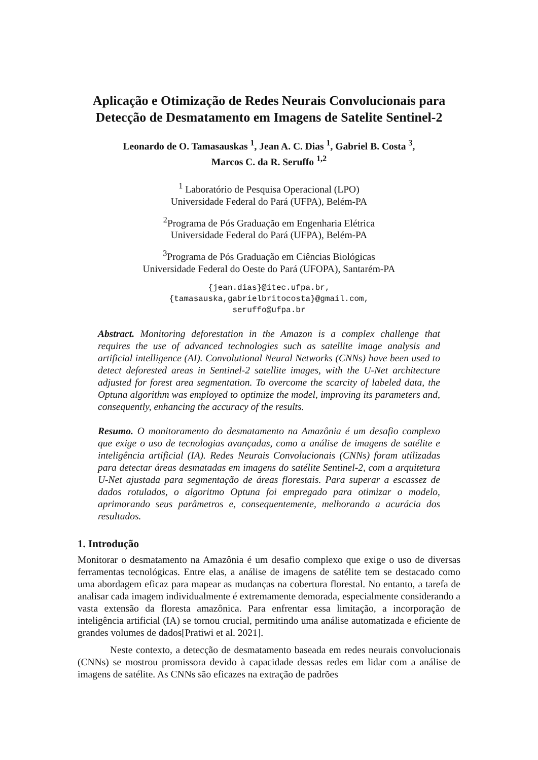Aplicação e Otimização de Redes Neurais Convolucionais para Detecção de Desmatamento em Imagens de Satelite Sentinel-2
Leonardo de O. Tamasauskas <sup>1</sup>, Jean A. C. Dias <sup>1</sup>, Gabriel B. Costa <sup>3</sup>,
Marcos C. da R. Seruffo <sup>1,2</sup>
<sup>1</sup> Laboratório de Pesquisa Operacional (LPO)
Universidade Federal do Pará (UFPA), Belém-PA
<sup>2</sup> Programa de Pós Graduação em Engenharia Elétrica
Universidade Federal do Pará (UFPA), Belém-PA
<sup>3</sup> Programa de Pós Graduação em Ciências Biológicas
Universidade Federal do Oeste do Pará (UFOPA), Santarém-PA
{jean.dias}@itec.ufpa.br,
{tamasauska,gabrielbritocosta}@gmail.com,
seruffo@ufpa.br
Abstract. Monitoring deforestation in the Amazon is a complex challenge that requires the use of advanced technologies such as satellite image analysis and artificial intelligence (AI). Convolutional Neural Networks (CNNs) have been used to detect deforested areas in Sentinel-2 satellite images, with the U-Net architecture adjusted for forest area segmentation. To overcome the scarcity of labeled data, the Optuna algorithm was employed to optimize the model, improving its parameters and, consequently, enhancing the accuracy of the results.
Resumo. O monitoramento do desmatamento na Amazônia é um desafio complexo que exige o uso de tecnologias avançadas, como a análise de imagens de satélite e inteligência artificial (IA). Redes Neurais Convolucionais (CNNs) foram utilizadas para detectar áreas desmatadas em imagens do satélite Sentinel-2, com a arquitetura U-Net ajustada para segmentação de áreas florestais. Para superar a escassez de dados rotulados, o algoritmo Optuna foi empregado para otimizar o modelo, aprimorando seus parâmetros e, consequentemente, melhorando a acurácia dos resultados.
1. Introdução
Monitorar o desmatamento na Amazônia é um desafio complexo que exige o uso de diversas ferramentas tecnológicas. Entre elas, a análise de imagens de satélite tem se destacado como uma abordagem eficaz para mapear as mudanças na cobertura florestal. No entanto, a tarefa de analisar cada imagem individualmente é extremamente demorada, especialmente considerando a vasta extensão da floresta amazônica. Para enfrentar essa limitação, a incorporação de inteligência artificial (IA) se tornou crucial, permitindo uma análise automatizada e eficiente de grandes volumes de dados[Pratiwi et al. 2021].
Neste contexto, a detecção de desmatamento baseada em redes neurais convolucionais (CNNs) se mostrou promissora devido à capacidade dessas redes em lidar com a análise de imagens de satélite. As CNNs são eficazes na extração de padrões